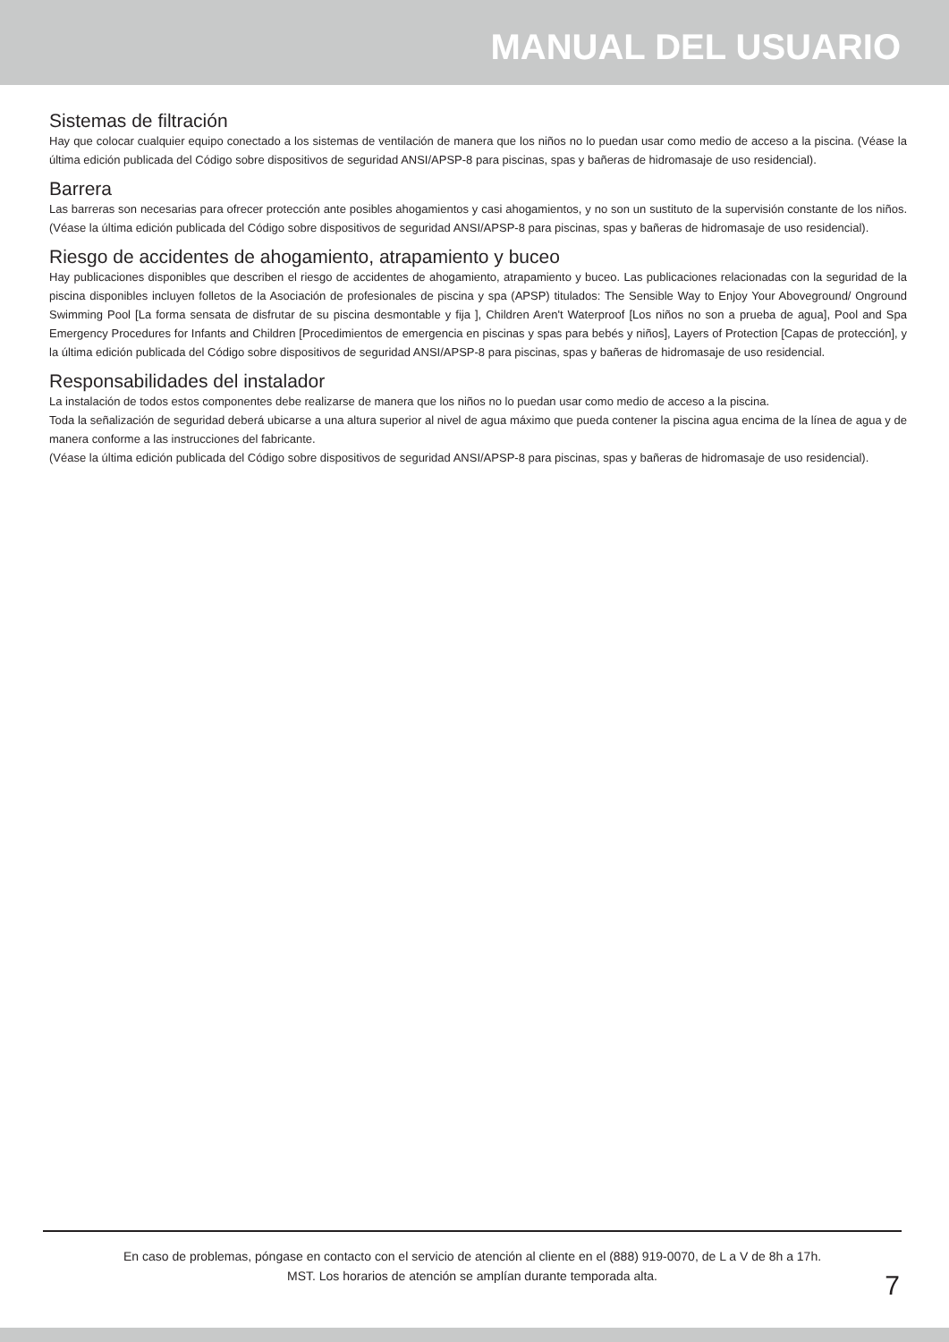MANUAL DEL USUARIO
Sistemas de filtración
Hay que colocar cualquier equipo conectado a los sistemas de ventilación de manera que los niños no lo puedan usar como medio de acceso a la piscina. (Véase la última edición publicada del Código sobre dispositivos de seguridad ANSI/APSP-8 para piscinas, spas y bañeras de hidromasaje de uso residencial).
Barrera
Las barreras son necesarias para ofrecer protección ante posibles ahogamientos y casi ahogamientos, y no son un sustituto de la supervisión constante de los niños. (Véase la última edición publicada del Código sobre dispositivos de seguridad ANSI/APSP-8 para piscinas, spas y bañeras de hidromasaje de uso residencial).
Riesgo de accidentes de ahogamiento, atrapamiento y buceo
Hay publicaciones disponibles que describen el riesgo de accidentes de ahogamiento, atrapamiento y buceo. Las publicaciones relacionadas con la seguridad de la piscina disponibles incluyen folletos de la Asociación de profesionales de piscina y spa (APSP) titulados: The Sensible Way to Enjoy Your Aboveground/ Onground Swimming Pool [La forma sensata de disfrutar de su piscina desmontable y fija ], Children Aren't Waterproof [Los niños no son a prueba de agua], Pool and Spa Emergency Procedures for Infants and Children [Procedimientos de emergencia en piscinas y spas para bebés y niños], Layers of Protection [Capas de protección], y la última edición publicada del Código sobre dispositivos de seguridad ANSI/APSP-8 para piscinas, spas y bañeras de hidromasaje de uso residencial.
Responsabilidades del instalador
La instalación de todos estos componentes debe realizarse de manera que los niños no lo puedan usar como medio de acceso a la piscina.
Toda la señalización de seguridad deberá ubicarse a una altura superior al nivel de agua máximo que pueda contener la piscina agua encima de la línea de agua y de manera conforme a las instrucciones del fabricante.
(Véase la última edición publicada del Código sobre dispositivos de seguridad ANSI/APSP-8 para piscinas, spas y bañeras de hidromasaje de uso residencial).
En caso de problemas, póngase en contacto con el servicio de atención al cliente en el (888) 919-0070, de L a V de 8h a 17h.
MST. Los horarios de atención se amplían durante temporada alta.
7